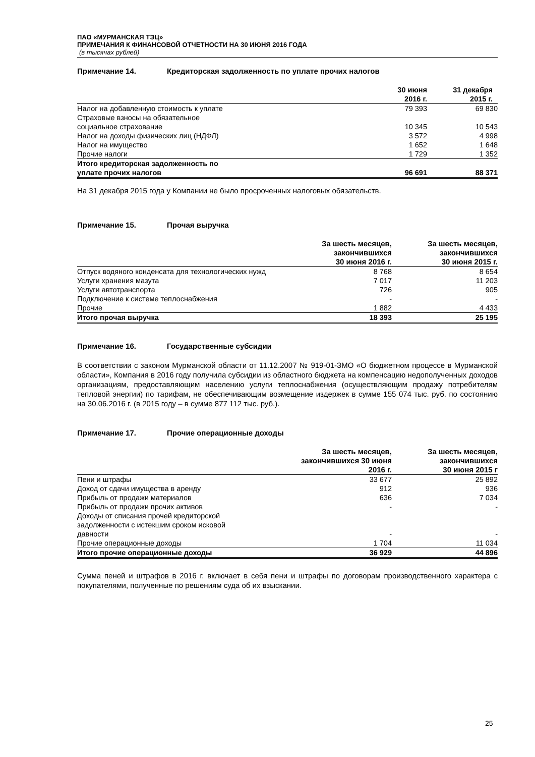ПАО «МУРМАНСКАЯ ТЭЦ»
ПРИМЕЧАНИЯ К ФИНАНСОВОЙ ОТЧЕТНОСТИ НА 30 ИЮНЯ 2016 ГОДА
(в тысячах рублей)
Примечание 14. Кредиторская задолженность по уплате прочих налогов
| | 30 июня 2016 г. | 31 декабря 2015 г. |
| --- | --- | --- |
| Налог на добавленную стоимость к уплате | 79 393 | 69 830 |
| Страховые взносы на обязательное социальное страхование | 10 345 | 10 543 |
| Налог на доходы физических лиц (НДФЛ) | 3 572 | 4 998 |
| Налог на имущество | 1 652 | 1 648 |
| Прочие налоги | 1 729 | 1 352 |
| Итого кредиторская задолженность по уплате прочих налогов | 96 691 | 88 371 |
На 31 декабря 2015 года у Компании не было просроченных налоговых обязательств.
Примечание 15. Прочая выручка
| | За шесть месяцев, закончившихся 30 июня 2016 г. | За шесть месяцев, закончившихся 30 июня 2015 г. |
| --- | --- | --- |
| Отпуск водяного конденсата для технологических нужд | 8 768 | 8 654 |
| Услуги хранения мазута | 7 017 | 11 203 |
| Услуги автотранспорта | 726 | 905 |
| Подключение к системе теплоснабжения | - | - |
| Прочие | 1 882 | 4 433 |
| Итого прочая выручка | 18 393 | 25 195 |
Примечание 16. Государственные субсидии
В соответствии с законом Мурманской области от 11.12.2007 № 919-01-ЗМО «О бюджетном процессе в Мурманской области», Компания в 2016 году получила субсидии из областного бюджета на компенсацию недополученных доходов организациям, предоставляющим населению услуги теплоснабжения (осуществляющим продажу потребителям тепловой энергии) по тарифам, не обеспечивающим возмещение издержек в сумме 155 074 тыс. руб. по состоянию на 30.06.2016 г. (в 2015 году – в сумме 877 112 тыс. руб.).
Примечание 17. Прочие операционные доходы
| | За шесть месяцев, закончившихся 30 июня 2016 г. | За шесть месяцев, закончившихся 30 июня 2015 г |
| --- | --- | --- |
| Пени и штрафы | 33 677 | 25 892 |
| Доход от сдачи имущества в аренду | 912 | 936 |
| Прибыль от продажи материалов | 636 | 7 034 |
| Прибыль от продажи прочих активов | - | - |
| Доходы от списания прочей кредиторской задолженности с истекшим сроком исковой давности | - | - |
| Прочие операционные доходы | 1 704 | 11 034 |
| Итого прочие операционные доходы | 36 929 | 44 896 |
Сумма пеней и штрафов в 2016 г. включает в себя пени и штрафы по договорам производственного характера с покупателями, полученные по решениям суда об их взыскании.
25